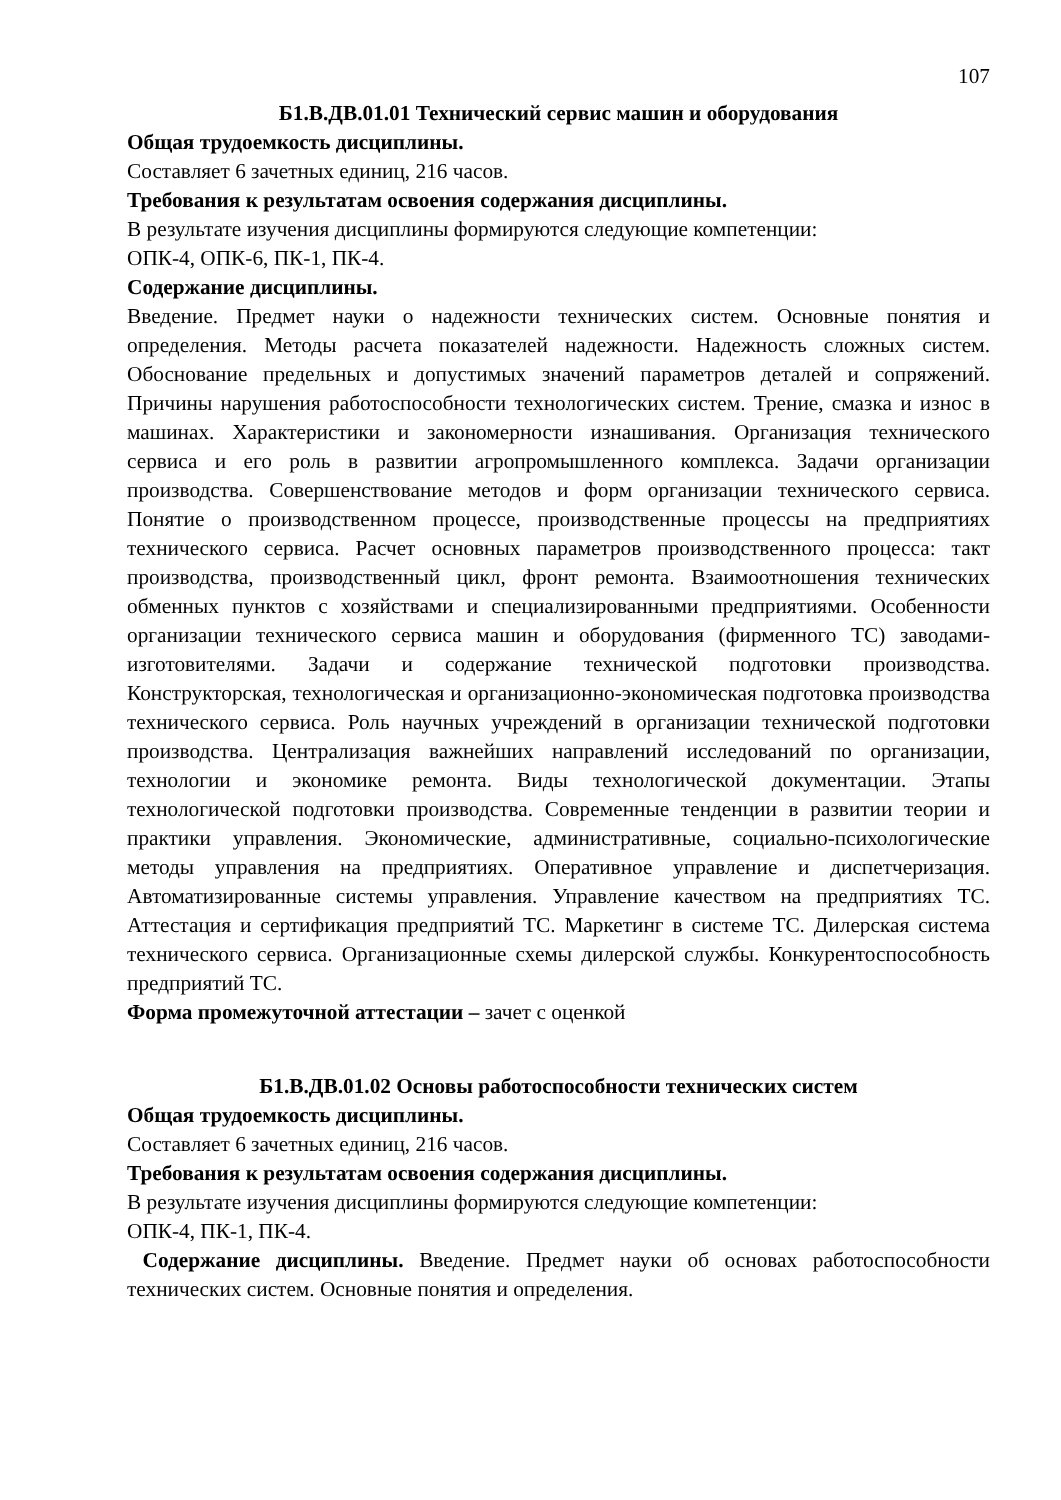107
Б1.В.ДВ.01.01 Технический сервис машин и оборудования
Общая трудоемкость дисциплины.
Составляет 6 зачетных единиц, 216 часов.
Требования к результатам освоения содержания дисциплины.
В результате изучения дисциплины формируются следующие компетенции:
ОПК-4, ОПК-6, ПК-1, ПК-4.
Содержание дисциплины.
Введение. Предмет науки о надежности технических систем. Основные понятия и определения. Методы расчета показателей надежности. Надежность сложных систем. Обоснование предельных и допустимых значений параметров деталей и сопряжений. Причины нарушения работоспособности технологических систем. Трение, смазка и износ в машинах. Характеристики и закономерности изнашивания. Организация технического сервиса и его роль в развитии агропромышленного комплекса. Задачи организации производства. Совершенствование методов и форм организации технического сервиса. Понятие о производственном процессе, производственные процессы на предприятиях технического сервиса. Расчет основных параметров производственного процесса: такт производства, производственный цикл, фронт ремонта. Взаимоотношения технических обменных пунктов с хозяйствами и специализированными предприятиями. Особенности организации технического сервиса машин и оборудования (фирменного ТС) заводами-изготовителями. Задачи и содержание технической подготовки производства. Конструкторская, технологическая и организационно-экономическая подготовка производства технического сервиса. Роль научных учреждений в организации технической подготовки производства. Централизация важнейших направлений исследований по организации, технологии и экономике ремонта. Виды технологической документации. Этапы технологической подготовки производства. Современные тенденции в развитии теории и практики управления. Экономические, административные, социально-психологические методы управления на предприятиях. Оперативное управление и диспетчеризация. Автоматизированные системы управления. Управление качеством на предприятиях ТС. Аттестация и сертификация предприятий ТС. Маркетинг в системе ТС. Дилерская система технического сервиса. Организационные схемы дилерской службы. Конкурентоспособность предприятий ТС.
Форма промежуточной аттестации – зачет с оценкой
Б1.В.ДВ.01.02 Основы работоспособности технических систем
Общая трудоемкость дисциплины.
Составляет 6 зачетных единиц, 216 часов.
Требования к результатам освоения содержания дисциплины.
В результате изучения дисциплины формируются следующие компетенции:
ОПК-4, ПК-1, ПК-4.
Содержание дисциплины. Введение. Предмет науки об основах работоспособности технических систем. Основные понятия и определения.